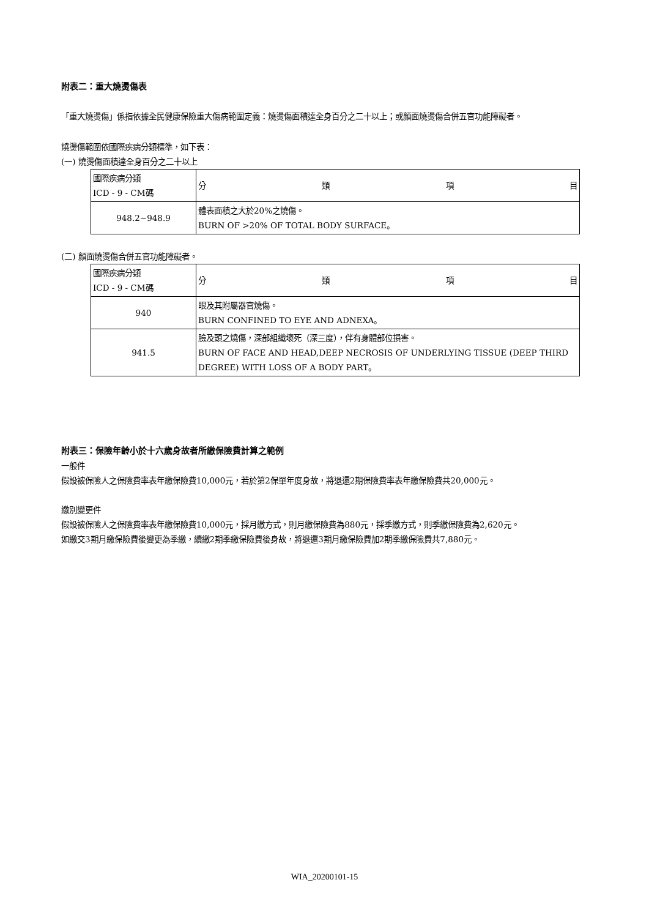附表二：重大燒燙傷表
「重大燒燙傷」係指依據全民健康保險重大傷病範圍定義：燒燙傷面積達全身百分之二十以上；或顏面燒燙傷合併五官功能障礙者。
燒燙傷範圍依國際疾病分類標準，如下表：
(一) 燒燙傷面積達全身百分之二十以上
| 國際疾病分類 ICD - 9 - CM碼 | 分 類 項 目 |
| 948.2~948.9 | 體表面積之大於20%之燒傷。 BURN OF >20% OF TOTAL BODY SURFACE。 |
(二) 顏面燒燙傷合併五官功能障礙者。
| 國際疾病分類 ICD - 9 - CM碼 | 分 類 項 目 |
| 940 | 眼及其附屬器官燒傷。 BURN CONFINED TO EYE AND ADNEXA。 |
| 941.5 | 臉及頭之燒傷，深部組織壞死（深三度），伴有身體部位損害。 BURN OF FACE AND HEAD,DEEP NECROSIS OF UNDERLYING TISSUE (DEEP THIRD DEGREE) WITH LOSS OF A BODY PART。 |
附表三：保險年齡小於十六歲身故者所繳保險費計算之範例
一般件
假設被保險人之保險費率表年繳保險費10,000元，若於第2保單年度身故，將退還2期保險費率表年繳保險費共20,000元。
繳別變更件
假設被保險人之保險費率表年繳保險費10,000元，採月繳方式，則月繳保險費為880元，採季繳方式，則季繳保險費為2,620元。
如繳交3期月繳保險費後變更為季繳，續繳2期季繳保險費後身故，將退還3期月繳保險費加2期季繳保險費共7,880元。
WIA_20200101-15